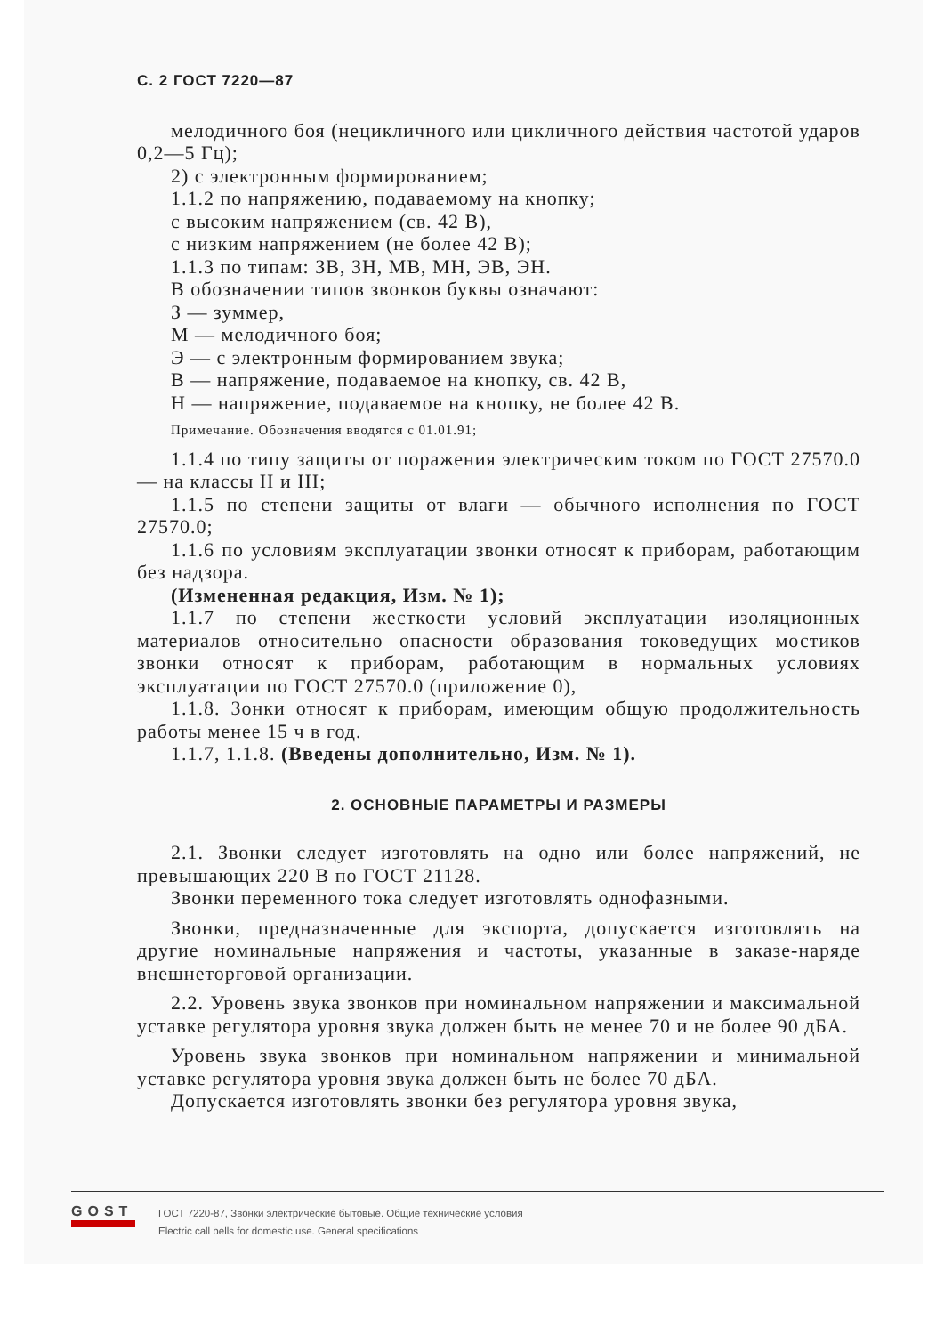С. 2 ГОСТ 7220—87
мелодичного боя (нецикличного или цикличного действия частотой ударов 0,2—5 Гц);
2) с электронным формированием;
1.1.2 по напряжению, подаваемому на кнопку;
с высоким напряжением (св. 42 В),
с низким напряжением (не более 42 В);
1.1.3 по типам: ЗВ, ЗН, МВ, МН, ЭВ, ЭН.
В обозначении типов звонков буквы означают:
З — зуммер,
М — мелодичного боя;
Э — с электронным формированием звука;
В — напряжение, подаваемое на кнопку, св. 42 В,
Н — напряжение, подаваемое на кнопку, не более 42 В.
Примечание. Обозначения вводятся с 01.01.91;
1.1.4 по типу защиты от поражения электрическим током по ГОСТ 27570.0 — на классы II и III;
1.1.5 по степени защиты от влаги — обычного исполнения по ГОСТ 27570.0;
1.1.6 по условиям эксплуатации звонки относят к приборам, работающим без надзора.
(Измененная редакция, Изм. № 1);
1.1.7 по степени жесткости условий эксплуатации изоляционных материалов относительно опасности образования токоведущих мостиков звонки относят к приборам, работающим в нормальных условиях эксплуатации по ГОСТ 27570.0 (приложение 0),
1.1.8. Зонки относят к приборам, имеющим общую продолжительность работы менее 15 ч в год.
1.1.7, 1.1.8. (Введены дополнительно, Изм. № 1).
2. ОСНОВНЫЕ ПАРАМЕТРЫ И РАЗМЕРЫ
2.1. Звонки следует изготовлять на одно или более напряжений, не превышающих 220 В по ГОСТ 21128.
Звонки переменного тока следует изготовлять однофазными.
Звонки, предназначенные для экспорта, допускается изготовлять на другие номинальные напряжения и частоты, указанные в заказе-наряде внешнеторговой организации.
2.2. Уровень звука звонков при номинальном напряжении и максимальной уставке регулятора уровня звука должен быть не менее 70 и не более 90 дБА.
Уровень звука звонков при номинальном напряжении и минимальной уставке регулятора уровня звука должен быть не более 70 дБА.
Допускается изготовлять звонки без регулятора уровня звука,
GOST
ГОСТ 7220-87, Звонки электрические бытовые. Общие технические условия
Electric call bells for domestic use. General specifications